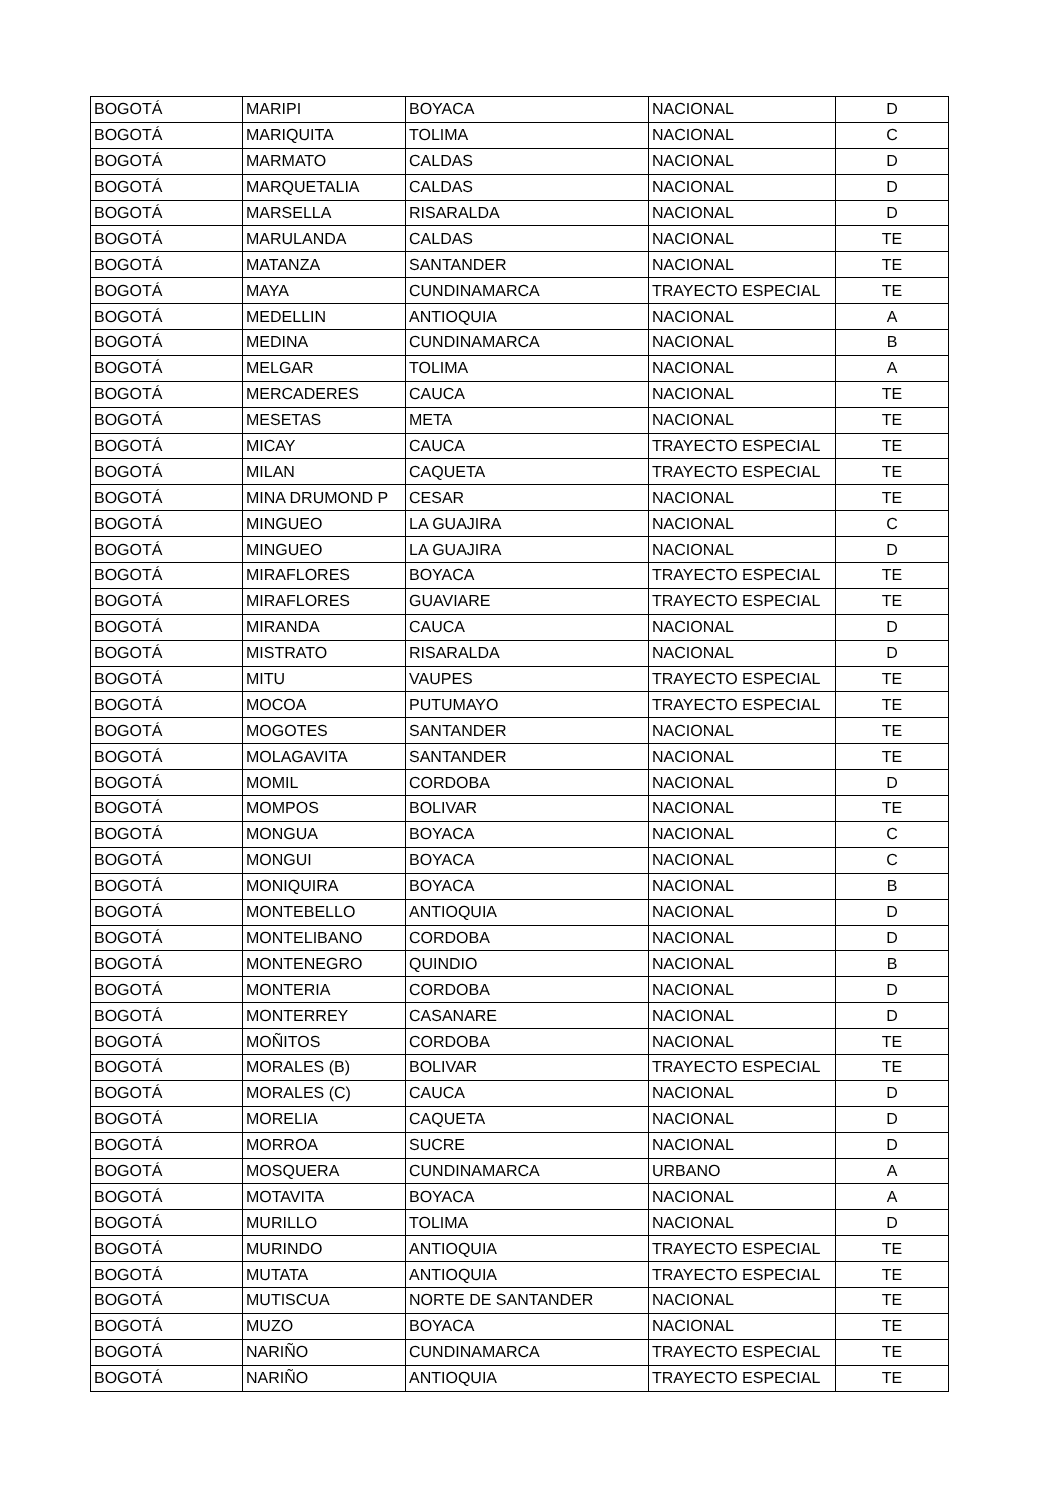| BOGOTÁ | MARIPI | BOYACA | NACIONAL | D |
| BOGOTÁ | MARIQUITA | TOLIMA | NACIONAL | C |
| BOGOTÁ | MARMATO | CALDAS | NACIONAL | D |
| BOGOTÁ | MARQUETALIA | CALDAS | NACIONAL | D |
| BOGOTÁ | MARSELLA | RISARALDA | NACIONAL | D |
| BOGOTÁ | MARULANDA | CALDAS | NACIONAL | TE |
| BOGOTÁ | MATANZA | SANTANDER | NACIONAL | TE |
| BOGOTÁ | MAYA | CUNDINAMARCA | TRAYECTO ESPECIAL | TE |
| BOGOTÁ | MEDELLIN | ANTIOQUIA | NACIONAL | A |
| BOGOTÁ | MEDINA | CUNDINAMARCA | NACIONAL | B |
| BOGOTÁ | MELGAR | TOLIMA | NACIONAL | A |
| BOGOTÁ | MERCADERES | CAUCA | NACIONAL | TE |
| BOGOTÁ | MESETAS | META | NACIONAL | TE |
| BOGOTÁ | MICAY | CAUCA | TRAYECTO ESPECIAL | TE |
| BOGOTÁ | MILAN | CAQUETA | TRAYECTO ESPECIAL | TE |
| BOGOTÁ | MINA DRUMOND P | CESAR | NACIONAL | TE |
| BOGOTÁ | MINGUEO | LA GUAJIRA | NACIONAL | C |
| BOGOTÁ | MINGUEO | LA GUAJIRA | NACIONAL | D |
| BOGOTÁ | MIRAFLORES | BOYACA | TRAYECTO ESPECIAL | TE |
| BOGOTÁ | MIRAFLORES | GUAVIARE | TRAYECTO ESPECIAL | TE |
| BOGOTÁ | MIRANDA | CAUCA | NACIONAL | D |
| BOGOTÁ | MISTRATO | RISARALDA | NACIONAL | D |
| BOGOTÁ | MITU | VAUPES | TRAYECTO ESPECIAL | TE |
| BOGOTÁ | MOCOA | PUTUMAYO | TRAYECTO ESPECIAL | TE |
| BOGOTÁ | MOGOTES | SANTANDER | NACIONAL | TE |
| BOGOTÁ | MOLAGAVITA | SANTANDER | NACIONAL | TE |
| BOGOTÁ | MOMIL | CORDOBA | NACIONAL | D |
| BOGOTÁ | MOMPOS | BOLIVAR | NACIONAL | TE |
| BOGOTÁ | MONGUA | BOYACA | NACIONAL | C |
| BOGOTÁ | MONGUI | BOYACA | NACIONAL | C |
| BOGOTÁ | MONIQUIRA | BOYACA | NACIONAL | B |
| BOGOTÁ | MONTEBELLO | ANTIOQUIA | NACIONAL | D |
| BOGOTÁ | MONTELIBANO | CORDOBA | NACIONAL | D |
| BOGOTÁ | MONTENEGRO | QUINDIO | NACIONAL | B |
| BOGOTÁ | MONTERIA | CORDOBA | NACIONAL | D |
| BOGOTÁ | MONTERREY | CASANARE | NACIONAL | D |
| BOGOTÁ | MOÑITOS | CORDOBA | NACIONAL | TE |
| BOGOTÁ | MORALES (B) | BOLIVAR | TRAYECTO ESPECIAL | TE |
| BOGOTÁ | MORALES (C) | CAUCA | NACIONAL | D |
| BOGOTÁ | MORELIA | CAQUETA | NACIONAL | D |
| BOGOTÁ | MORROA | SUCRE | NACIONAL | D |
| BOGOTÁ | MOSQUERA | CUNDINAMARCA | URBANO | A |
| BOGOTÁ | MOTAVITA | BOYACA | NACIONAL | A |
| BOGOTÁ | MURILLO | TOLIMA | NACIONAL | D |
| BOGOTÁ | MURINDO | ANTIOQUIA | TRAYECTO ESPECIAL | TE |
| BOGOTÁ | MUTATA | ANTIOQUIA | TRAYECTO ESPECIAL | TE |
| BOGOTÁ | MUTISCUA | NORTE DE SANTANDER | NACIONAL | TE |
| BOGOTÁ | MUZO | BOYACA | NACIONAL | TE |
| BOGOTÁ | NARIÑO | CUNDINAMARCA | TRAYECTO ESPECIAL | TE |
| BOGOTÁ | NARIÑO | ANTIOQUIA | TRAYECTO ESPECIAL | TE |